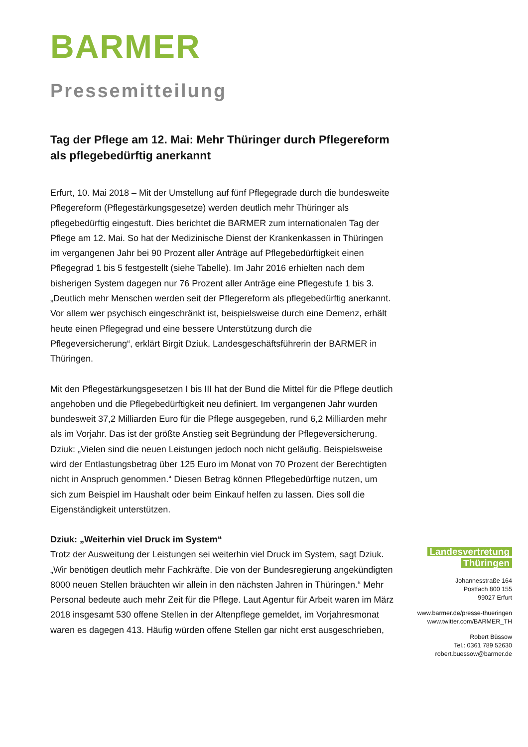BARMER
Pressemitteilung
Tag der Pflege am 12. Mai: Mehr Thüringer durch Pflegereform als pflegebedürftig anerkannt
Erfurt, 10. Mai 2018 – Mit der Umstellung auf fünf Pflegegrade durch die bundesweite Pflegereform (Pflegestärkungsgesetze) werden deutlich mehr Thüringer als pflegebedürftig eingestuft. Dies berichtet die BARMER zum internationalen Tag der Pflege am 12. Mai. So hat der Medizinische Dienst der Krankenkassen in Thüringen im vergangenen Jahr bei 90 Prozent aller Anträge auf Pflegebedürftigkeit einen Pflegegrad 1 bis 5 festgestellt (siehe Tabelle). Im Jahr 2016 erhielten nach dem bisherigen System dagegen nur 76 Prozent aller Anträge eine Pflegestufe 1 bis 3. „Deutlich mehr Menschen werden seit der Pflegereform als pflegebedürftig anerkannt. Vor allem wer psychisch eingeschränkt ist, beispielsweise durch eine Demenz, erhält heute einen Pflegegrad und eine bessere Unterstützung durch die Pflegeversicherung“, erklärt Birgit Dziuk, Landesgeschäftsführerin der BARMER in Thüringen.
Mit den Pflegestärkungsgesetzen I bis III hat der Bund die Mittel für die Pflege deutlich angehoben und die Pflegebedürftigkeit neu definiert. Im vergangenen Jahr wurden bundesweit 37,2 Milliarden Euro für die Pflege ausgegeben, rund 6,2 Milliarden mehr als im Vorjahr. Das ist der größte Anstieg seit Begründung der Pflegeversicherung. Dziuk: „Vielen sind die neuen Leistungen jedoch noch nicht geläufig. Beispielsweise wird der Entlastungsbetrag über 125 Euro im Monat von 70 Prozent der Berechtigten nicht in Anspruch genommen.“ Diesen Betrag können Pflegebedürftige nutzen, um sich zum Beispiel im Haushalt oder beim Einkauf helfen zu lassen. Dies soll die Eigenständigkeit unterstützen.
Dziuk: „Weiterhin viel Druck im System“
Trotz der Ausweitung der Leistungen sei weiterhin viel Druck im System, sagt Dziuk. „Wir benötigen deutlich mehr Fachkräfte. Die von der Bundesregierung angekündigten 8000 neuen Stellen bräuchten wir allein in den nächsten Jahren in Thüringen.“ Mehr Personal bedeute auch mehr Zeit für die Pflege. Laut Agentur für Arbeit waren im März 2018 insgesamt 530 offene Stellen in der Altenpflege gemeldet, im Vorjahresmonat waren es dagegen 413. Häufig würden offene Stellen gar nicht erst ausgeschrieben,
Landesvertretung
Thüringen
Johannesstraße 164
Postfach 800 155
99027 Erfurt
www.barmer.de/presse-thueringen
www.twitter.com/BARMER_TH
Robert Büssow
Tel.: 0361 789 52630
robert.buessow@barmer.de